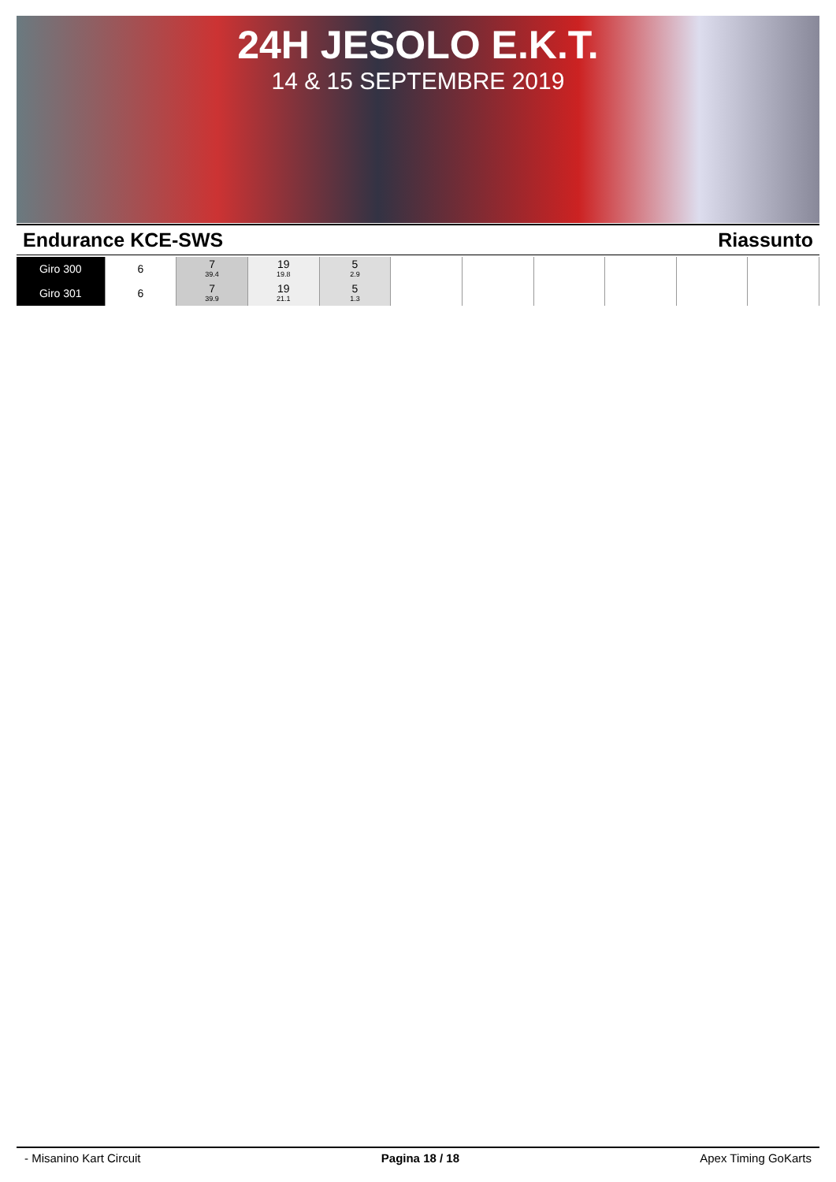24H JESOLO E.K.T.
14 & 15 SEPTEMBRE 2019
Endurance KCE-SWS Riassunto
| Giro 300 | 6 | 7 39.4 | 19 19.8 | 5 2.9 | | | | | | |
| Giro 301 | 6 | 7 39.9 | 19 21.1 | 5 1.3 | | | | | | |
- Misanino Kart Circuit Pagina 18 / 18 Apex Timing GoKarts